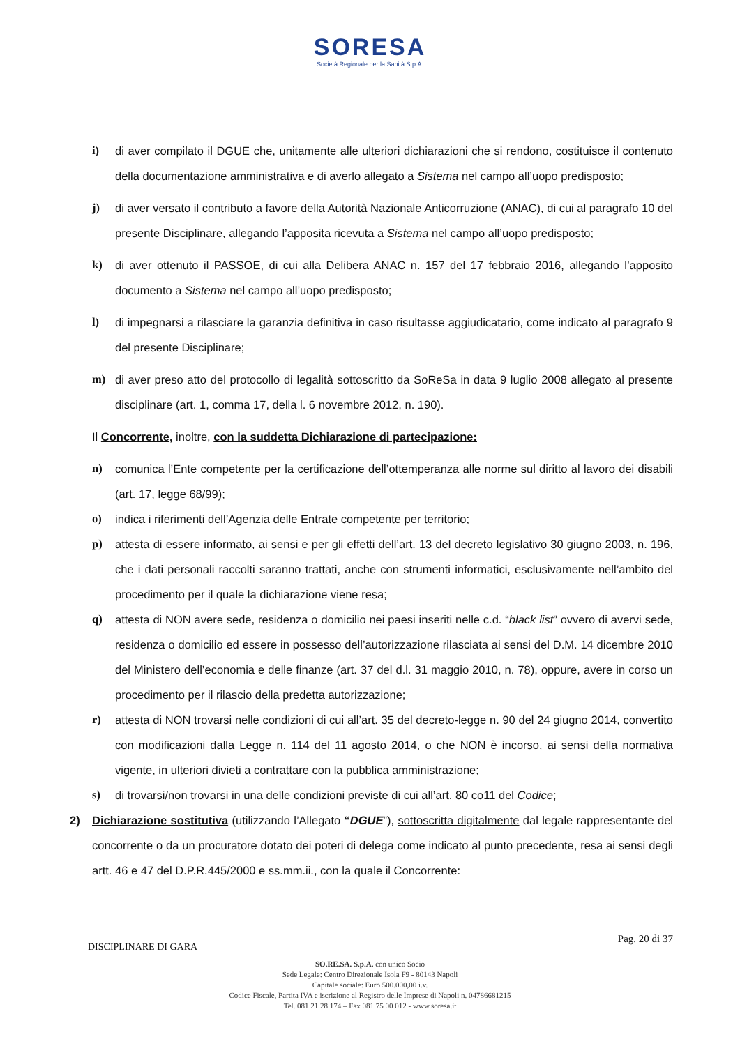SORESA
Società Regionale per la Sanità S.p.A.
i) di aver compilato il DGUE che, unitamente alle ulteriori dichiarazioni che si rendono, costituisce il contenuto della documentazione amministrativa e di averlo allegato a Sistema nel campo all’uopo predisposto;
j) di aver versato il contributo a favore della Autorità Nazionale Anticorruzione (ANAC), di cui al paragrafo 10 del presente Disciplinare, allegando l’apposita ricevuta a Sistema nel campo all’uopo predisposto;
k) di aver ottenuto il PASSOE, di cui alla Delibera ANAC n. 157 del 17 febbraio 2016, allegando l’apposito documento a Sistema nel campo all’uopo predisposto;
l) di impegnarsi a rilasciare la garanzia definitiva in caso risultasse aggiudicatario, come indicato al paragrafo 9 del presente Disciplinare;
m) di aver preso atto del protocollo di legalità sottoscritto da SoReSa in data 9 luglio 2008 allegato al presente disciplinare (art. 1, comma 17, della l. 6 novembre 2012, n. 190).
Il Concorrente, inoltre, con la suddetta Dichiarazione di partecipazione:
n) comunica l’Ente competente per la certificazione dell’ottemperanza alle norme sul diritto al lavoro dei disabili (art. 17, legge 68/99);
o) indica i riferimenti dell’Agenzia delle Entrate competente per territorio;
p) attesta di essere informato, ai sensi e per gli effetti dell’art. 13 del decreto legislativo 30 giugno 2003, n. 196, che i dati personali raccolti saranno trattati, anche con strumenti informatici, esclusivamente nell’ambito del procedimento per il quale la dichiarazione viene resa;
q) attesta di NON avere sede, residenza o domicilio nei paesi inseriti nelle c.d. “black list” ovvero di avervi sede, residenza o domicilio ed essere in possesso dell’autorizzazione rilasciata ai sensi del D.M. 14 dicembre 2010 del Ministero dell’economia e delle finanze (art. 37 del d.l. 31 maggio 2010, n. 78), oppure, avere in corso un procedimento per il rilascio della predetta autorizzazione;
r) attesta di NON trovarsi nelle condizioni di cui all’art. 35 del decreto-legge n. 90 del 24 giugno 2014, convertito con modificazioni dalla Legge n. 114 del 11 agosto 2014, o che NON è incorso, ai sensi della normativa vigente, in ulteriori divieti a contrattare con la pubblica amministrazione;
s) di trovarsi/non trovarsi in una delle condizioni previste di cui all’art. 80 co11 del Codice;
2) Dichiarazione sostitutiva (utilizzando l’Allegato “DGUE”), sottoscritta digitalmente dal legale rappresentante del concorrente o da un procuratore dotato dei poteri di delega come indicato al punto precedente, resa ai sensi degli artt. 46 e 47 del D.P.R.445/2000 e ss.mm.ii., con la quale il Concorrente:
DISCIPLINARE DI GARA Pag. 20 di 37
SO.RE.SA. S.p.A. con unico Socio
Sede Legale: Centro Direzionale Isola F9 - 80143 Napoli
Capitale sociale: Euro 500.000,00 i.v.
Codice Fiscale, Partita IVA e iscrizione al Registro delle Imprese di Napoli n. 04786681215
Tel. 081 21 28 174 – Fax 081 75 00 012 - www.soresa.it